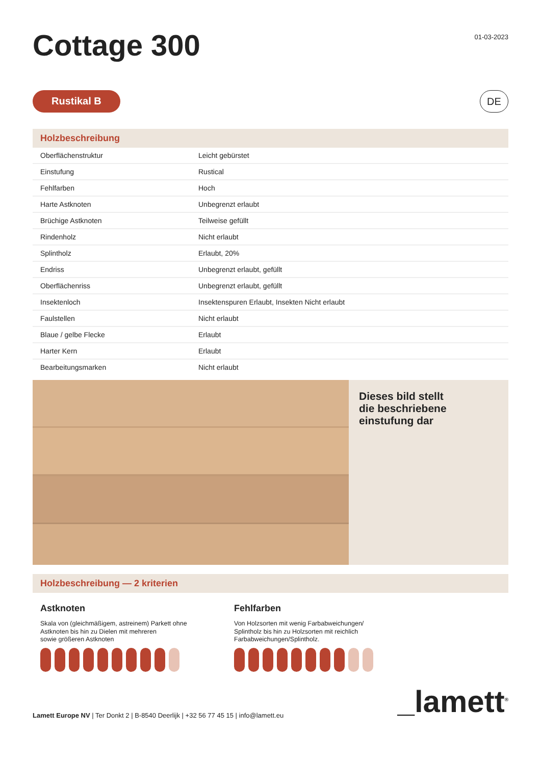Cottage 300
01-03-2023
Rustikal B
DE
Holzbeschreibung
| Oberflächenstruktur | Leicht gebürstet |
| Einstufung | Rustical |
| Fehlfarben | Hoch |
| Harte Astknoten | Unbegrenzt erlaubt |
| Brüchige Astknoten | Teilweise gefüllt |
| Rindenholz | Nicht erlaubt |
| Splintholz | Erlaubt, 20% |
| Endriss | Unbegrenzt erlaubt, gefüllt |
| Oberflächenriss | Unbegrenzt erlaubt, gefüllt |
| Insektenloch | Insektenspuren Erlaubt, Insekten Nicht erlaubt |
| Faulstellen | Nicht erlaubt |
| Blaue / gelbe Flecke | Erlaubt |
| Harter Kern | Erlaubt |
| Bearbeitungsmarken | Nicht erlaubt |
Dieses bild stellt
die beschriebene
einstufung dar
Holzbeschreibung — 2 kriterien
Astknoten
Skala von (gleichmäßigem, astreinem) Parkett ohne
Astknoten bis hin zu Dielen mit mehreren
sowie größeren Astknoten
Fehlfarben
Von Holzsorten mit wenig Farbabweichungen/
Splintholz bis hin zu Holzsorten mit reichlich
Farbabweichungen/Splintholz.
Lamett Europe NV | Ter Donkt 2 | B-8540 Deerlijk | +32 56 77 45 15 | info@lamett.eu
_lamett<sup>®</sup>